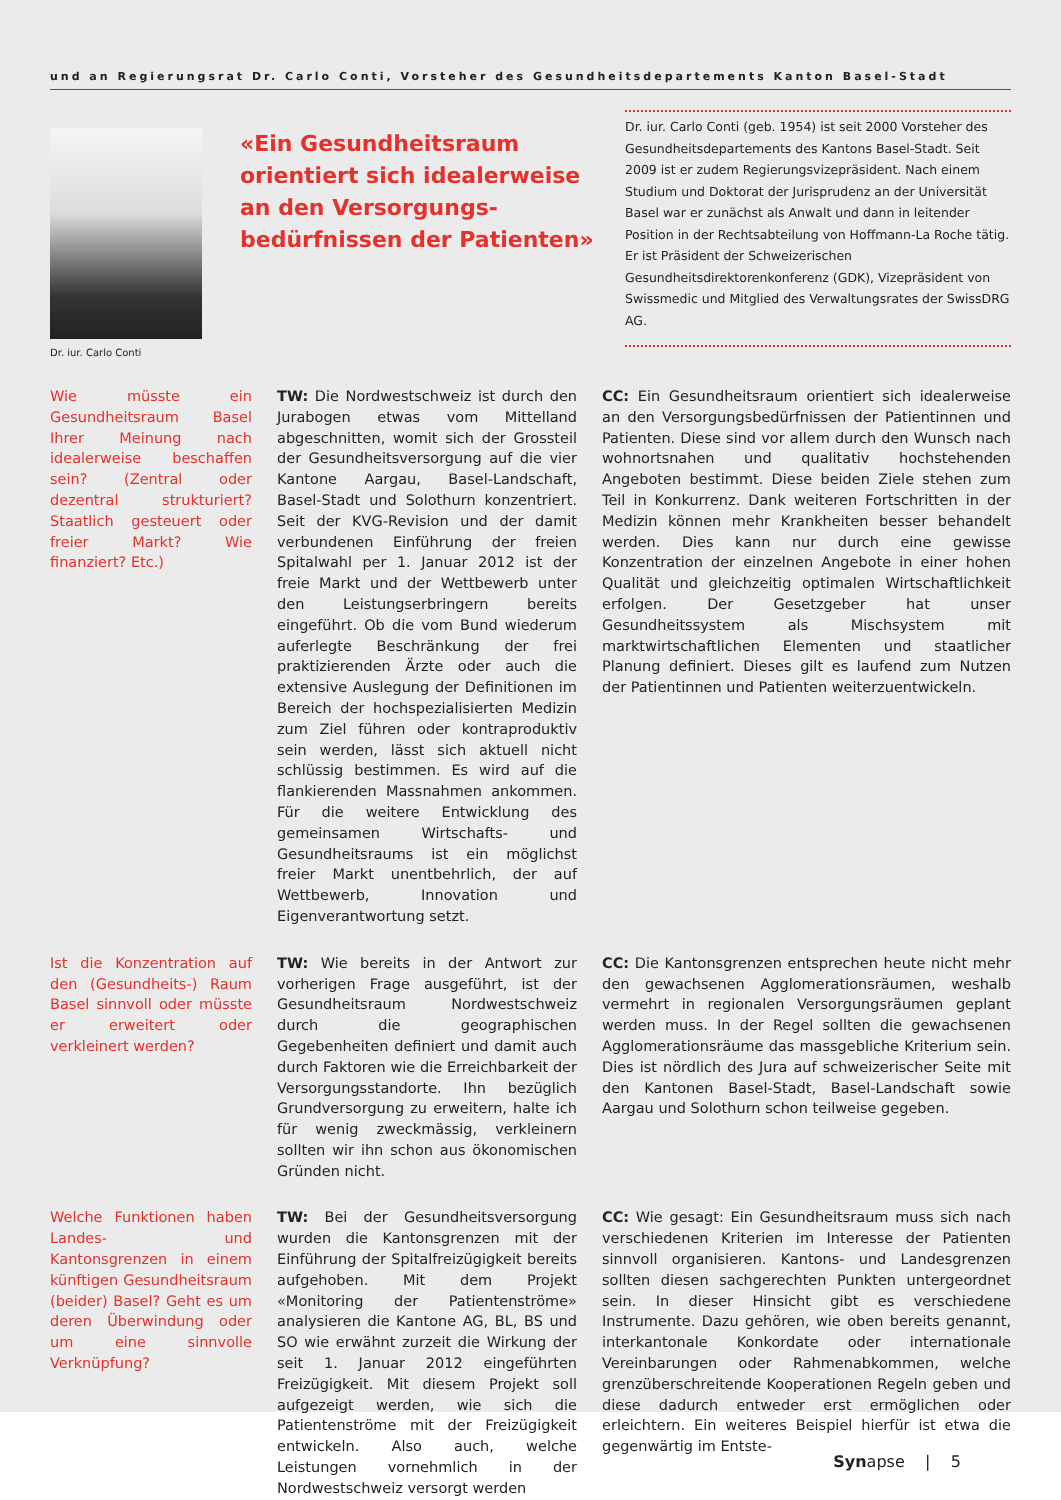und an Regierungsrat Dr. Carlo Conti, Vorsteher des Gesundheitsdepartements Kanton Basel-Stadt
Dr. iur. Carlo Conti
«Ein Gesundheitsraum orientiert sich idealer­weise an den Versorgungs­bedürfnissen der Patienten»
Dr. iur. Carlo Conti (geb. 1954) ist seit 2000 Vorsteher des Gesundheitsdepartements des Kantons Basel-Stadt. Seit 2009 ist er zudem Regierungsvizepräsident. Nach einem Studium und Doktorat der Jurisprudenz an der Universität Basel war er zunächst als Anwalt und dann in leitender Position in der Rechtsabteilung von Hoffmann-La Roche tätig. Er ist Präsident der Schweizerischen Gesundheitsdirektorenkonferenz (GDK), Vizepräsident von Swissmedic und Mitglied des Verwaltungsrates der SwissDRG AG.
Wie müsste ein Gesundheitsraum Basel Ihrer Meinung nach idealerweise beschaffen sein? (Zentral oder dezentral strukturiert? Staatlich gesteuert oder freier Markt? Wie finanziert? Etc.)
TW: Die Nordwestschweiz ist durch den Jurabogen etwas vom Mittelland abgeschnitten, womit sich der Grossteil der Gesundheitsversorgung auf die vier Kantone Aargau, Basel-Landschaft, Basel-Stadt und Solothurn konzentriert. Seit der KVG-Revision und der damit verbundenen Einführung der freien Spitalwahl per 1. Januar 2012 ist der freie Markt und der Wettbewerb unter den Leistungserbringern bereits eingeführt. Ob die vom Bund wiederum auferlegte Beschränkung der frei praktizierenden Ärzte oder auch die extensive Auslegung der Definitionen im Bereich der hochspezialisierten Medizin zum Ziel führen oder kontraproduktiv sein werden, lässt sich aktuell nicht schlüssig bestimmen. Es wird auf die flankierenden Massnahmen ankommen. Für die weitere Entwicklung des gemeinsamen Wirtschafts- und Gesundheitsraums ist ein möglichst freier Markt unentbehrlich, der auf Wettbewerb, Innovation und Eigenverantwortung setzt.
CC: Ein Gesundheitsraum orientiert sich idealerweise an den Versorgungsbedürfnissen der Patientinnen und Patienten. Diese sind vor allem durch den Wunsch nach wohnortsnahen und qualitativ hochstehenden Angeboten bestimmt. Diese beiden Ziele stehen zum Teil in Konkurrenz. Dank weiteren Fortschritten in der Medizin können mehr Krankheiten besser behandelt werden. Dies kann nur durch eine gewisse Konzentration der einzelnen Angebote in einer hohen Qualität und gleichzeitig optimalen Wirtschaftlichkeit erfolgen. Der Gesetzgeber hat unser Gesundheitssystem als Mischsystem mit marktwirtschaftlichen Elementen und staatlicher Planung definiert. Dieses gilt es laufend zum Nutzen der Patientinnen und Patienten weiterzuentwickeln.
Ist die Konzentration auf den (Gesundheits-) Raum Basel sinnvoll oder müsste er erweitert oder verkleinert werden?
TW: Wie bereits in der Antwort zur vorherigen Frage ausgeführt, ist der Gesundheitsraum Nordwestschweiz durch die geographischen Gegebenheiten definiert und damit auch durch Faktoren wie die Erreichbarkeit der Versorgungsstandorte. Ihn bezüglich Grundversorgung zu erweitern, halte ich für wenig zweckmässig, verkleinern sollten wir ihn schon aus ökonomischen Gründen nicht.
CC: Die Kantonsgrenzen entsprechen heute nicht mehr den gewachsenen Agglomerationsräumen, weshalb vermehrt in regionalen Versorgungsräumen geplant werden muss. In der Regel sollten die gewachsenen Agglomerationsräume das massgebliche Kriterium sein. Dies ist nördlich des Jura auf schweizerischer Seite mit den Kantonen Basel-Stadt, Basel-Landschaft sowie Aargau und Solothurn schon teilweise gegeben.
Welche Funktionen haben Landes- und Kantonsgrenzen in einem künftigen Gesundheitsraum (beider) Basel? Geht es um deren Überwindung oder um eine sinnvolle Verknüpfung?
TW: Bei der Gesundheitsversorgung wurden die Kantonsgrenzen mit der Einführung der Spitalfreizügigkeit bereits aufgehoben. Mit dem Projekt «Monitoring der Patientenströme» analysieren die Kantone AG, BL, BS und SO wie erwähnt zurzeit die Wirkung der seit 1. Januar 2012 eingeführten Freizügigkeit. Mit diesem Projekt soll aufgezeigt werden, wie sich die Patientenströme mit der Freizügigkeit entwickeln. Also auch, welche Leistungen vornehmlich in der Nordwestschweiz versorgt werden
CC: Wie gesagt: Ein Gesundheitsraum muss sich nach verschiedenen Kriterien im Interesse der Patienten sinnvoll organisieren. Kantons- und Landesgrenzen sollten diesen sachgerechten Punkten untergeordnet sein. In dieser Hinsicht gibt es verschiedene Instrumente. Dazu gehören, wie oben bereits genannt, interkantonale Konkordate oder internationale Vereinbarungen oder Rahmenabkommen, welche grenzüberschreitende Kooperationen Regeln geben und diese dadurch entweder erst ermöglichen oder erleichtern. Ein weiteres Beispiel hierfür ist etwa die gegenwärtig im Entste-
Synapse | 5